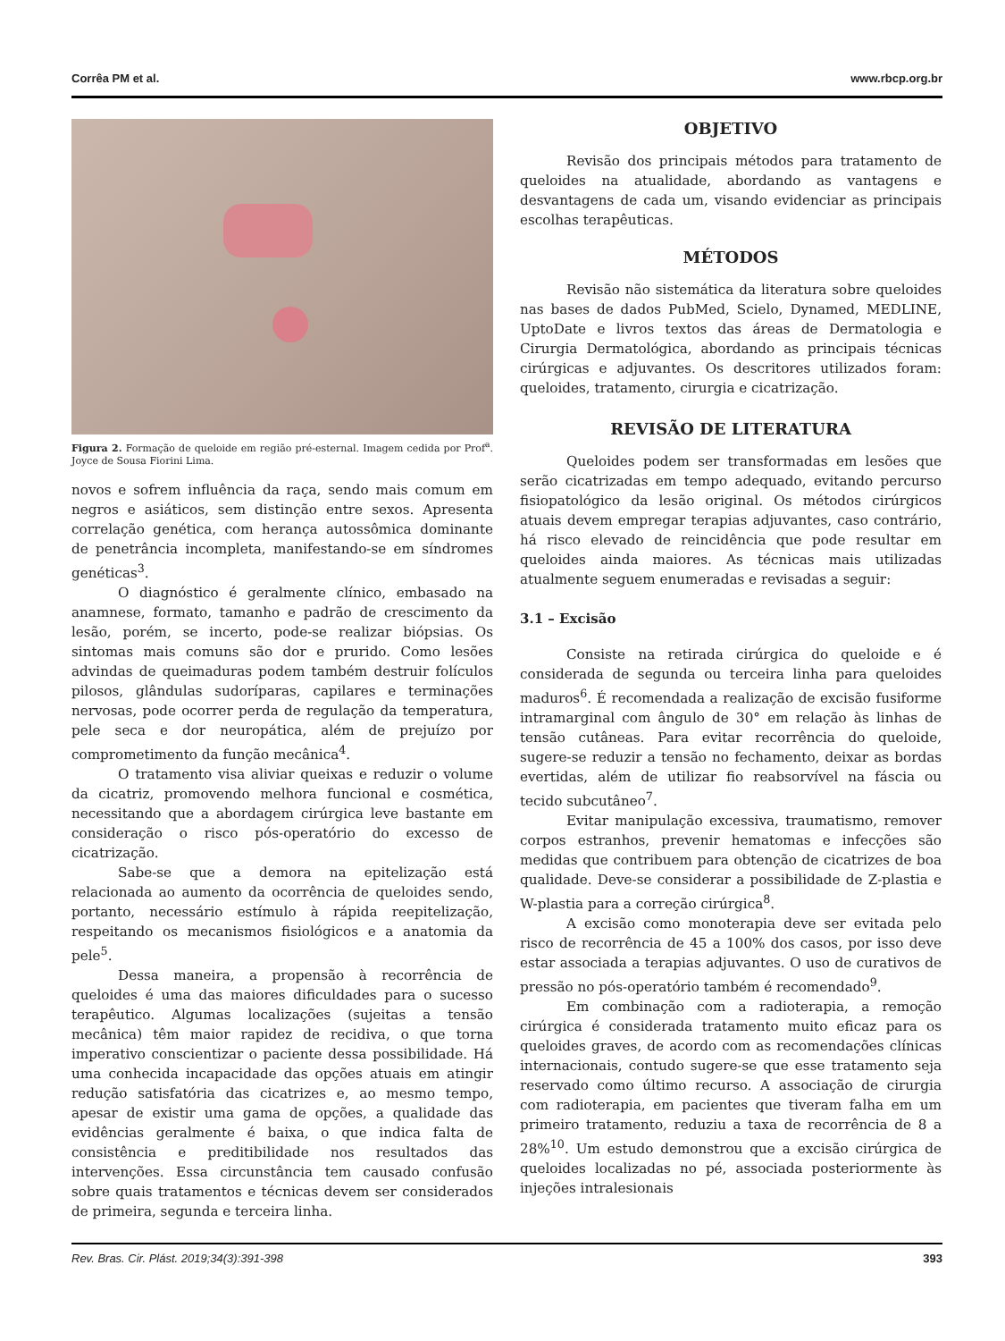Corrêa PM et al. www.rbcp.org.br
Figura 2. Formação de queloide em região pré-esternal. Imagem cedida por Prof<sup>a</sup>. Joyce de Sousa Fiorini Lima.
novos e sofrem influência da raça, sendo mais comum em negros e asiáticos, sem distinção entre sexos. Apresenta correlação genética, com herança autossômica dominante de penetrância incompleta, manifestando-se em síndromes genéticas<sup>3</sup>.
O diagnóstico é geralmente clínico, embasado na anamnese, formato, tamanho e padrão de crescimento da lesão, porém, se incerto, pode-se realizar biópsias. Os sintomas mais comuns são dor e prurido. Como lesões advindas de queimaduras podem também destruir folículos pilosos, glândulas sudoríparas, capilares e terminações nervosas, pode ocorrer perda de regulação da temperatura, pele seca e dor neuropática, além de prejuízo por comprometimento da função mecânica<sup>4</sup>.
O tratamento visa aliviar queixas e reduzir o volume da cicatriz, promovendo melhora funcional e cosmética, necessitando que a abordagem cirúrgica leve bastante em consideração o risco pós-operatório do excesso de cicatrização.
Sabe-se que a demora na epitelização está relacionada ao aumento da ocorrência de queloides sendo, portanto, necessário estímulo à rápida reepitelização, respeitando os mecanismos fisiológicos e a anatomia da pele<sup>5</sup>.
Dessa maneira, a propensão à recorrência de queloides é uma das maiores dificuldades para o sucesso terapêutico. Algumas localizações (sujeitas a tensão mecânica) têm maior rapidez de recidiva, o que torna imperativo conscientizar o paciente dessa possibilidade. Há uma conhecida incapacidade das opções atuais em atingir redução satisfatória das cicatrizes e, ao mesmo tempo, apesar de existir uma gama de opções, a qualidade das evidências geralmente é baixa, o que indica falta de consistência e preditibilidade nos resultados das intervenções. Essa circunstância tem causado confusão sobre quais tratamentos e técnicas devem ser considerados de primeira, segunda e terceira linha.
OBJETIVO
Revisão dos principais métodos para tratamento de queloides na atualidade, abordando as vantagens e desvantagens de cada um, visando evidenciar as principais escolhas terapêuticas.
MÉTODOS
Revisão não sistemática da literatura sobre queloides nas bases de dados PubMed, Scielo, Dynamed, MEDLINE, UptoDate e livros textos das áreas de Dermatologia e Cirurgia Dermatológica, abordando as principais técnicas cirúrgicas e adjuvantes. Os descritores utilizados foram: queloides, tratamento, cirurgia e cicatrização.
REVISÃO DE LITERATURA
Queloides podem ser transformadas em lesões que serão cicatrizadas em tempo adequado, evitando percurso fisiopatológico da lesão original. Os métodos cirúrgicos atuais devem empregar terapias adjuvantes, caso contrário, há risco elevado de reincidência que pode resultar em queloides ainda maiores. As técnicas mais utilizadas atualmente seguem enumeradas e revisadas a seguir:
3.1 – Excisão
Consiste na retirada cirúrgica do queloide e é considerada de segunda ou terceira linha para queloides maduros<sup>6</sup>. É recomendada a realização de excisão fusiforme intramarginal com ângulo de 30° em relação às linhas de tensão cutâneas. Para evitar recorrência do queloide, sugere-se reduzir a tensão no fechamento, deixar as bordas evertidas, além de utilizar fio reabsorvível na fáscia ou tecido subcutâneo<sup>7</sup>.
Evitar manipulação excessiva, traumatismo, remover corpos estranhos, prevenir hematomas e infecções são medidas que contribuem para obtenção de cicatrizes de boa qualidade. Deve-se considerar a possibilidade de Z-plastia e W-plastia para a correção cirúrgica<sup>8</sup>.
A excisão como monoterapia deve ser evitada pelo risco de recorrência de 45 a 100% dos casos, por isso deve estar associada a terapias adjuvantes. O uso de curativos de pressão no pós-operatório também é recomendado<sup>9</sup>.
Em combinação com a radioterapia, a remoção cirúrgica é considerada tratamento muito eficaz para os queloides graves, de acordo com as recomendações clínicas internacionais, contudo sugere-se que esse tratamento seja reservado como último recurso. A associação de cirurgia com radioterapia, em pacientes que tiveram falha em um primeiro tratamento, reduziu a taxa de recorrência de 8 a 28%<sup>10</sup>. Um estudo demonstrou que a excisão cirúrgica de queloides localizadas no pé, associada posteriormente às injeções intralesionais
Rev. Bras. Cir. Plást. 2019;34(3):391-398 393